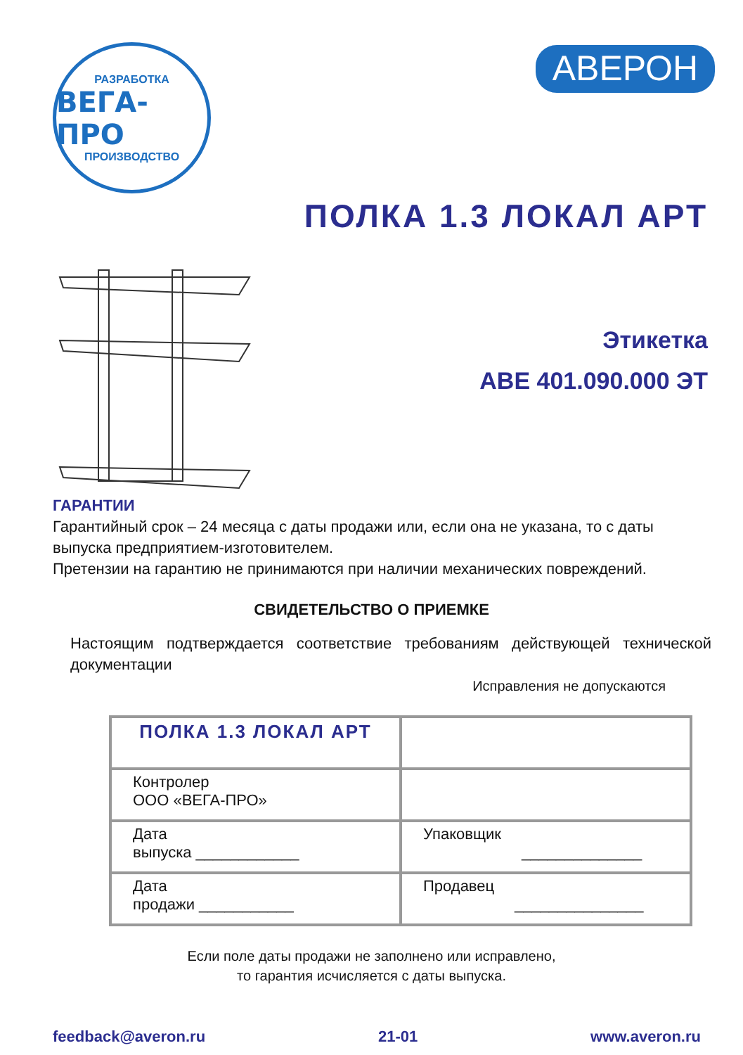РАЗРАБОТКА
ВЕГА-ПРО
ПРОИЗВОДСТВО
АВЕРОН
ПОЛКА 1.3 ЛОКАЛ АРТ
Этикетка
АВЕ 401.090.000 ЭТ
ГАРАНТИИ
Гарантийный срок – 24 месяца с даты продажи или, если она не указана, то с даты выпуска предприятием-изготовителем.
Претензии на гарантию не принимаются при наличии механических повреждений.
СВИДЕТЕЛЬСТВО О ПРИЕМКЕ
Настоящим подтверждается соответствие требованиям действующей технической документации
Исправления не допускаются
| ПОЛКА 1.3 ЛОКАЛ АРТ | |
| Контролер ООО «ВЕГА-ПРО» | |
| Дата выпуска ____________ | Упаковщик ______________ |
| Дата продажи ___________ | Продавец _______________ |
Если поле даты продажи не заполнено или исправлено,
то гарантия исчисляется с даты выпуска.
feedback@averon.ru 21-01 www.averon.ru